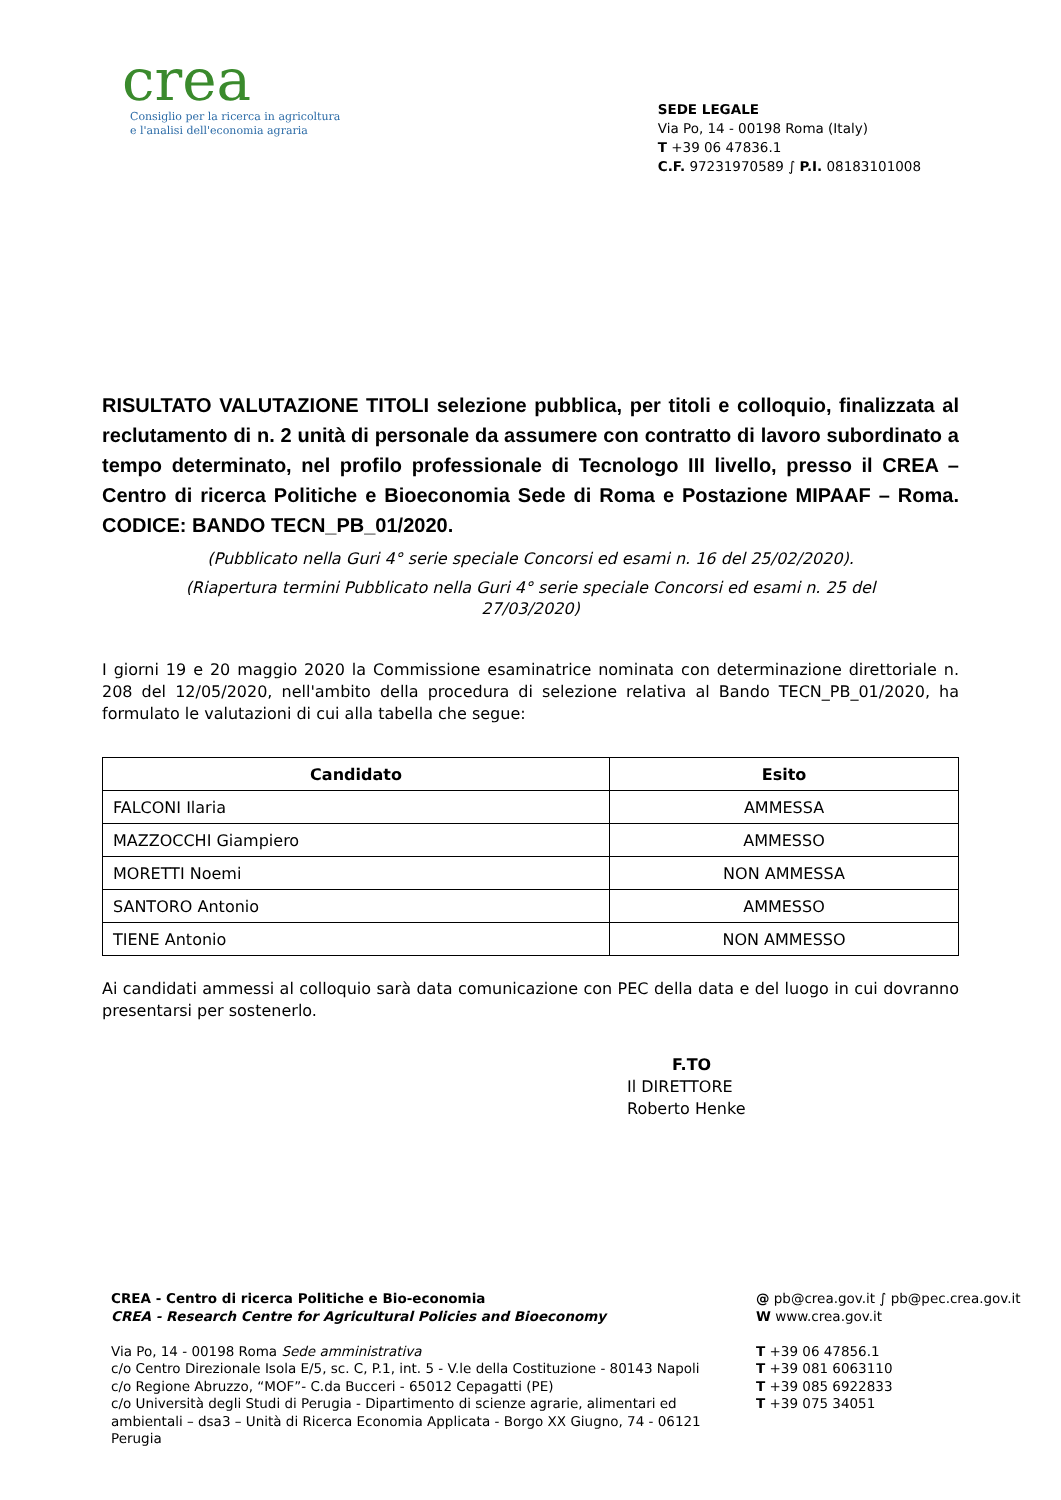crea
Consiglio per la ricerca in agricoltura
e l'analisi dell'economia agraria
SEDE LEGALE
Via Po, 14 - 00198 Roma (Italy)
T +39 06 47836.1
C.F. 97231970589 ∫ P.I. 08183101008
RISULTATO VALUTAZIONE TITOLI selezione pubblica, per titoli e colloquio, finalizzata al reclutamento di n. 2 unità di personale da assumere con contratto di lavoro subordinato a tempo determinato, nel profilo professionale di Tecnologo III livello, presso il CREA – Centro di ricerca Politiche e Bioeconomia Sede di Roma e Postazione MIPAAF – Roma. CODICE: BANDO TECN_PB_01/2020.
(Pubblicato nella Guri 4° serie speciale Concorsi ed esami n. 16 del 25/02/2020).
(Riapertura termini Pubblicato nella Guri 4° serie speciale Concorsi ed esami n. 25 del 27/03/2020)
I giorni 19 e 20 maggio 2020 la Commissione esaminatrice nominata con determinazione direttoriale n. 208 del 12/05/2020, nell'ambito della procedura di selezione relativa al Bando TECN_PB_01/2020, ha formulato le valutazioni di cui alla tabella che segue:
| Candidato | Esito |
| --- | --- |
| FALCONI Ilaria | AMMESSA |
| MAZZOCCHI Giampiero | AMMESSO |
| MORETTI Noemi | NON AMMESSA |
| SANTORO Antonio | AMMESSO |
| TIENE Antonio | NON AMMESSO |
Ai candidati ammessi al colloquio sarà data comunicazione con PEC della data e del luogo in cui dovranno presentarsi per sostenerlo.
F.TO
Il DIRETTORE
Roberto Henke
CREA - Centro di ricerca Politiche e Bio-economia
CREA - Research Centre for Agricultural Policies and Bioeconomy
Via Po, 14 - 00198 Roma Sede amministrativa
c/o Centro Direzionale Isola E/5, sc. C, P.1, int. 5 - V.le della Costituzione - 80143 Napoli
c/o Regione Abruzzo, “MOF”- C.da Bucceri - 65012 Cepagatti (PE)
c/o Università degli Studi di Perugia - Dipartimento di scienze agrarie, alimentari ed ambientali – dsa3 – Unità di Ricerca Economia Applicata - Borgo XX Giugno, 74 - 06121 Perugia
@ pb@crea.gov.it ∫ pb@pec.crea.gov.it
W www.crea.gov.it
T +39 06 47856.1
T +39 081 6063110
T +39 085 6922833
T +39 075 34051